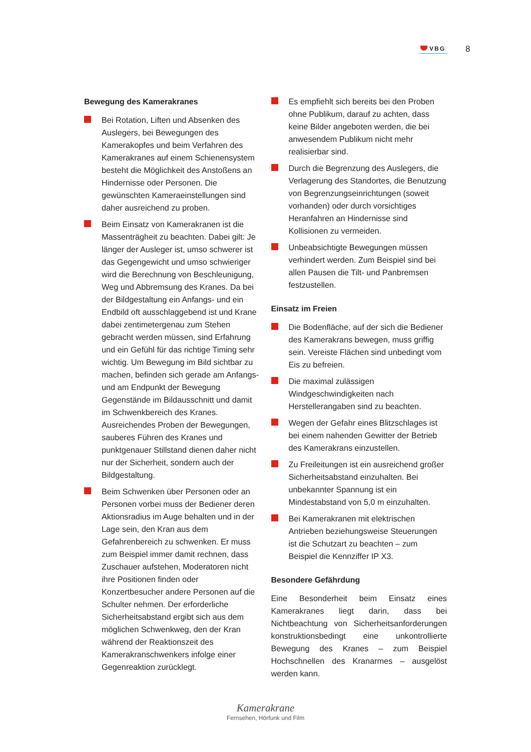VBG
8
Bewegung des Kamerakranes
Bei Rotation, Liften und Absenken des Auslegers, bei Bewegungen des Kamerakopfes und beim Verfahren des Kamerakranes auf einem Schienensystem besteht die Möglichkeit des Anstoßens an Hindernisse oder Personen. Die gewünschten Kameraeinstellungen sind daher ausreichend zu proben.
Beim Einsatz von Kamerakranen ist die Massenträgheit zu beachten. Dabei gilt: Je länger der Ausleger ist, umso schwerer ist das Gegengewicht und umso schwieriger wird die Berechnung von Beschleunigung, Weg und Abbremsung des Kranes. Da bei der Bildgestaltung ein Anfangs- und ein Endbild oft ausschlaggebend ist und Krane dabei zentimetergenau zum Stehen gebracht werden müssen, sind Erfahrung und ein Gefühl für das richtige Timing sehr wichtig. Um Bewegung im Bild sichtbar zu machen, befinden sich gerade am Anfangs- und am Endpunkt der Bewegung Gegenstände im Bildausschnitt und damit im Schwenkbereich des Kranes. Ausreichendes Proben der Bewegungen, sauberes Führen des Kranes und punktgenauer Stillstand dienen daher nicht nur der Sicherheit, sondern auch der Bildgestaltung.
Beim Schwenken über Personen oder an Personen vorbei muss der Bediener deren Aktionsradius im Auge behalten und in der Lage sein, den Kran aus dem Gefahrenbereich zu schwenken. Er muss zum Beispiel immer damit rechnen, dass Zuschauer aufstehen, Moderatoren nicht ihre Positionen finden oder Konzertbesucher andere Personen auf die Schulter nehmen. Der erforderliche Sicherheitsabstand ergibt sich aus dem möglichen Schwenkweg, den der Kran während der Reaktionszeit des Kamerakranschwenkers infolge einer Gegenreaktion zurücklegt.
Es empfiehlt sich bereits bei den Proben ohne Publikum, darauf zu achten, dass keine Bilder angeboten werden, die bei anwesendem Publikum nicht mehr realisierbar sind.
Durch die Begrenzung des Auslegers, die Verlagerung des Standortes, die Benutzung von Begrenzungseinrichtungen (soweit vorhanden) oder durch vorsichtiges Heranfahren an Hindernisse sind Kollisionen zu vermeiden.
Unbeabsichtigte Bewegungen müssen verhindert werden. Zum Beispiel sind bei allen Pausen die Tilt- und Panbremsen festzustellen.
Einsatz im Freien
Die Bodenfläche, auf der sich die Bediener des Kamerakrans bewegen, muss griffig sein. Vereiste Flächen sind unbedingt vom Eis zu befreien.
Die maximal zulässigen Windgeschwindigkeiten nach Herstellerangaben sind zu beachten.
Wegen der Gefahr eines Blitzschlages ist bei einem nahenden Gewitter der Betrieb des Kamerakrans einzustellen.
Zu Freileitungen ist ein ausreichend großer Sicherheitsabstand einzuhalten. Bei unbekannter Spannung ist ein Mindestabstand von 5,0 m einzuhalten.
Bei Kamerakranen mit elektrischen Antrieben beziehungsweise Steuerungen ist die Schutzart zu beachten – zum Beispiel die Kennziffer IP X3.
Besondere Gefährdung
Eine Besonderheit beim Einsatz eines Kamerakranes liegt darin, dass bei Nichtbeachtung von Sicherheitsanforderungen konstruktionsbedingt eine unkontrollierte Bewegung des Kranes – zum Beispiel Hochschnellen des Kranarmes – ausgelöst werden kann.
Kamerakrane
Fernsehen, Hörfunk und Film